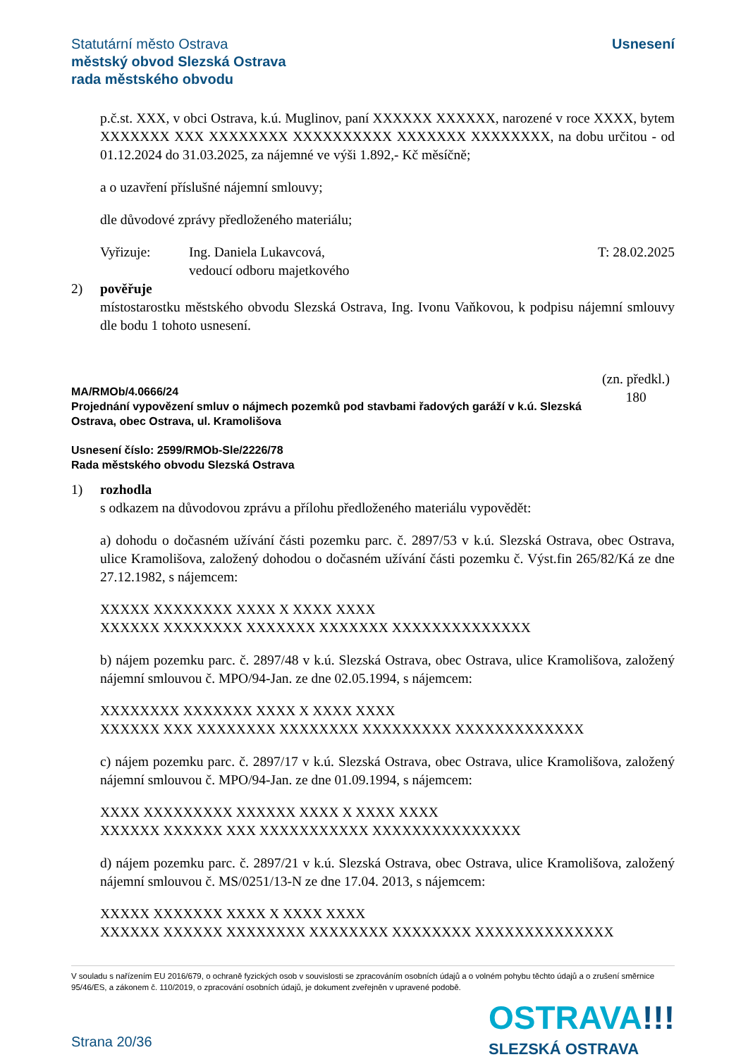Statutární město Ostrava
městský obvod Slezská Ostrava
rada městského obvodu
Usnesení
p.č.st. XXX, v obci Ostrava, k.ú. Muglinov, paní XXXXXX XXXXXX, narozené v roce XXXX, bytem XXXXXXX XXX XXXXXXXX XXXXXXXXXX XXXXXXX XXXXXXXX, na dobu určitou - od 01.12.2024 do 31.03.2025, za nájemné ve výši 1.892,- Kč měsíčně;
a o uzavření příslušné nájemní smlouvy;
dle důvodové zprávy předloženého materiálu;
Vyřizuje: Ing. Daniela Lukavcová,
vedoucí odboru majetkového
T: 28.02.2025
2) pověřuje
místostarostku městského obvodu Slezská Ostrava, Ing. Ivonu Vaňkovou, k podpisu nájemní smlouvy dle bodu 1 tohoto usnesení.
MA/RMOb/4.0666/24
Projednání vypovězení smluv o nájmech pozemků pod stavbami řadových garáží v k.ú. Slezská Ostrava, obec Ostrava, ul. Kramolišova
(zn. předkl.)
180
Usnesení číslo: 2599/RMOb-Sle/2226/78
Rada městského obvodu Slezská Ostrava
1) rozhodla
s odkazem na důvodovou zprávu a přílohu předloženého materiálu vypovědět:
a) dohodu o dočasném užívání části pozemku parc. č. 2897/53 v k.ú. Slezská Ostrava, obec Ostrava, ulice Kramolišova, založený dohodou o dočasném užívání části pozemku č. Výst.fin 265/82/Ká ze dne 27.12.1982, s nájemcem:
XXXXX XXXXXXXX XXXX X XXXX XXXX
XXXXXX XXXXXXXX XXXXXXX XXXXXXX XXXXXXXXXXXXXX
b) nájem pozemku parc. č. 2897/48 v k.ú. Slezská Ostrava, obec Ostrava, ulice Kramolišova, založený nájemní smlouvou č. MPO/94-Jan. ze dne 02.05.1994, s nájemcem:
XXXXXXXX XXXXXXX XXXX X XXXX XXXX
XXXXXX XXX XXXXXXXX XXXXXXXX XXXXXXXXX XXXXXXXXXXXXX
c) nájem pozemku parc. č. 2897/17 v k.ú. Slezská Ostrava, obec Ostrava, ulice Kramolišova, založený nájemní smlouvou č. MPO/94-Jan. ze dne 01.09.1994, s nájemcem:
XXXX XXXXXXXXX XXXXXX XXXX X XXXX XXXX
XXXXXX XXXXXX XXX XXXXXXXXXXX XXXXXXXXXXXXXXX
d) nájem pozemku parc. č. 2897/21 v k.ú. Slezská Ostrava, obec Ostrava, ulice Kramolišova, založený nájemní smlouvou č. MS/0251/13-N ze dne 17.04. 2013, s nájemcem:
XXXXX XXXXXXX XXXX X XXXX XXXX
XXXXXX XXXXXX XXXXXXXX XXXXXXXX XXXXXXXX XXXXXXXXXXXXXX
V souladu s nařízením EU 2016/679, o ochraně fyzických osob v souvislosti se zpracováním osobních údajů a o volném pohybu těchto údajů a o zrušení směrnice 95/46/ES, a zákonem č. 110/2019, o zpracování osobních údajů, je dokument zveřejněn v upravené podobě.
Strana 20/36
OSTRAVA!!!
SLEZSKÁ OSTRAVA